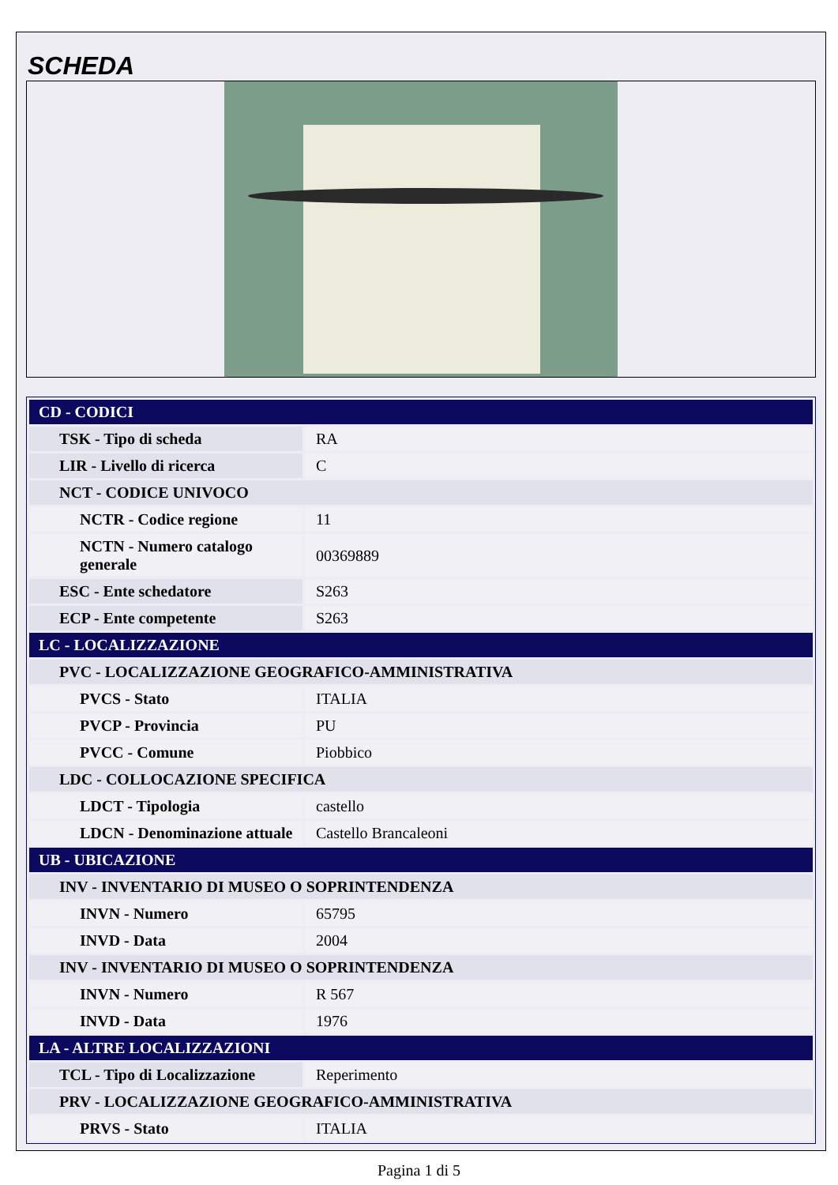SCHEDA
| CD - CODICI | |
| TSK - Tipo di scheda | RA |
| LIR - Livello di ricerca | C |
| NCT - CODICE UNIVOCO | |
| NCTR - Codice regione | 11 |
| NCTN - Numero catalogo generale | 00369889 |
| ESC - Ente schedatore | S263 |
| ECP - Ente competente | S263 |
| LC - LOCALIZZAZIONE | |
| PVC - LOCALIZZAZIONE GEOGRAFICO-AMMINISTRATIVA | |
| PVCS - Stato | ITALIA |
| PVCP - Provincia | PU |
| PVCC - Comune | Piobbico |
| LDC - COLLOCAZIONE SPECIFICA | |
| LDCT - Tipologia | castello |
| LDCN - Denominazione attuale | Castello Brancaleoni |
| UB - UBICAZIONE | |
| INV - INVENTARIO DI MUSEO O SOPRINTENDENZA | |
| INVN - Numero | 65795 |
| INVD - Data | 2004 |
| INV - INVENTARIO DI MUSEO O SOPRINTENDENZA | |
| INVN - Numero | R 567 |
| INVD - Data | 1976 |
| LA - ALTRE LOCALIZZAZIONI | |
| TCL - Tipo di Localizzazione | Reperimento |
| PRV - LOCALIZZAZIONE GEOGRAFICO-AMMINISTRATIVA | |
| PRVS - Stato | ITALIA |
Pagina 1 di 5